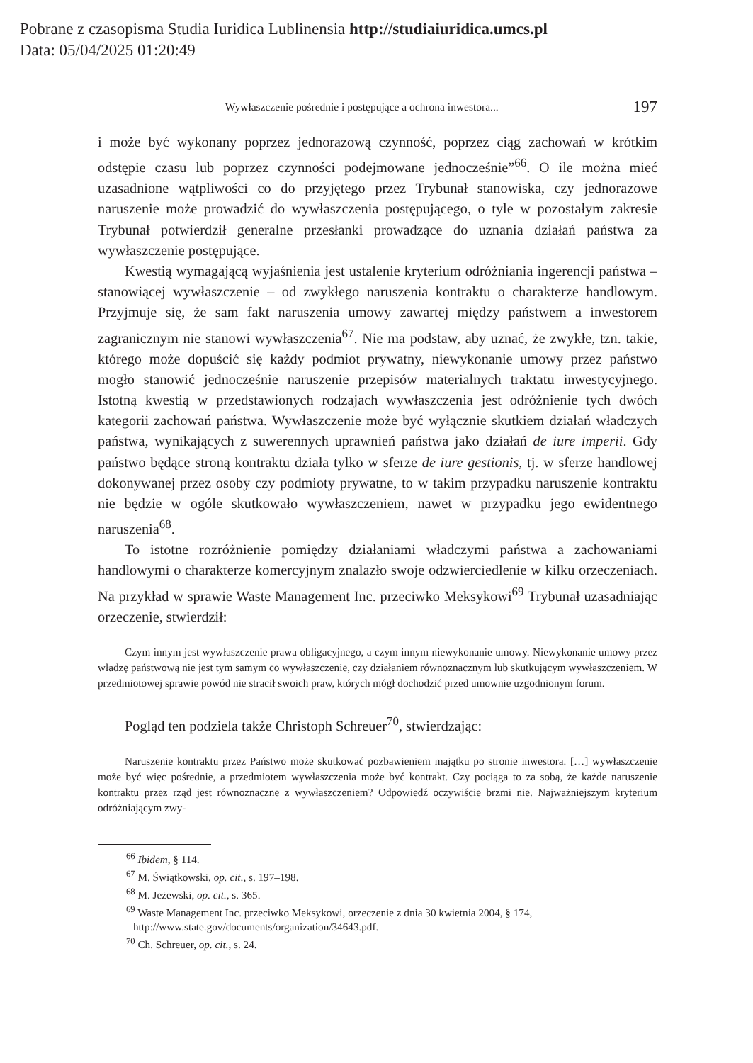Pobrane z czasopisma Studia Iuridica Lublinensia http://studiaiuridica.umcs.pl
Data: 05/04/2025 01:20:49
Wywłaszczenie pośrednie i postępujące a ochrona inwestora...
197
i może być wykonany poprzez jednorazową czynność, poprzez ciąg zachowań w krótkim odstępie czasu lub poprzez czynności podejmowane jednocześnie”<sup>66</sup>. O ile można mieć uzasadnione wątpliwości co do przyjętego przez Trybunał stanowiska, czy jednorazowe naruszenie może prowadzić do wywłaszczenia postępującego, o tyle w pozostałym zakresie Trybunał potwierdził generalne przesłanki prowadzące do uznania działań państwa za wywłaszczenie postępujące.
Kwestią wymagającą wyjaśnienia jest ustalenie kryterium odróżniania ingerencji państwa – stanowiącej wywłaszczenie – od zwykłego naruszenia kontraktu o charakterze handlowym. Przyjmuje się, że sam fakt naruszenia umowy zawartej między państwem a inwestorem zagranicznym nie stanowi wywłaszczenia<sup>67</sup>. Nie ma podstaw, aby uznać, że zwykłe, tzn. takie, którego może dopuścić się każdy podmiot prywatny, niewykonanie umowy przez państwo mogło stanowić jednocześnie naruszenie przepisów materialnych traktatu inwestycyjnego. Istotną kwestią w przedstawionych rodzajach wywłaszczenia jest odróżnienie tych dwóch kategorii zachowań państwa. Wywłaszczenie może być wyłącznie skutkiem działań władczych państwa, wynikających z suwerennych uprawnień państwa jako działań de iure imperii. Gdy państwo będące stroną kontraktu działa tylko w sferze de iure gestionis, tj. w sferze handlowej dokonywanej przez osoby czy podmioty prywatne, to w takim przypadku naruszenie kontraktu nie będzie w ogóle skutkowało wywłaszczeniem, nawet w przypadku jego ewidentnego naruszenia<sup>68</sup>.
To istotne rozróżnienie pomiędzy działaniami władczymi państwa a zachowaniami handlowymi o charakterze komercyjnym znalazło swoje odzwierciedlenie w kilku orzeczeniach. Na przykład w sprawie Waste Management Inc. przeciwko Meksykowi<sup>69</sup> Trybunał uzasadniając orzeczenie, stwierdził:
Czym innym jest wywłaszczenie prawa obligacyjnego, a czym innym niewykonanie umowy. Niewykonanie umowy przez władzę państwową nie jest tym samym co wywłaszczenie, czy działaniem równoznacznym lub skutkującym wywłaszczeniem. W przedmiotowej sprawie powód nie stracił swoich praw, których mógł dochodzić przed umownie uzgodnionym forum.
Pogląd ten podziela także Christoph Schreuer<sup>70</sup>, stwierdzając:
Naruszenie kontraktu przez Państwo może skutkować pozbawieniem majątku po stronie inwestora. […] wywłaszczenie może być więc pośrednie, a przedmiotem wywłaszczenia może być kontrakt. Czy pociąga to za sobą, że każde naruszenie kontraktu przez rząd jest równoznaczne z wywłaszczeniem? Odpowiedź oczywiście brzmi nie. Najważniejszym kryterium odróżniającym zwy-
<sup>66</sup> Ibidem, § 114.
<sup>67</sup> M. Świątkowski, op. cit., s. 197–198.
<sup>68</sup> M. Jeżewski, op. cit., s. 365.
<sup>69</sup> Waste Management Inc. przeciwko Meksykowi, orzeczenie z dnia 30 kwietnia 2004, § 174, http://www.state.gov/documents/organization/34643.pdf.
<sup>70</sup> Ch. Schreuer, op. cit., s. 24.